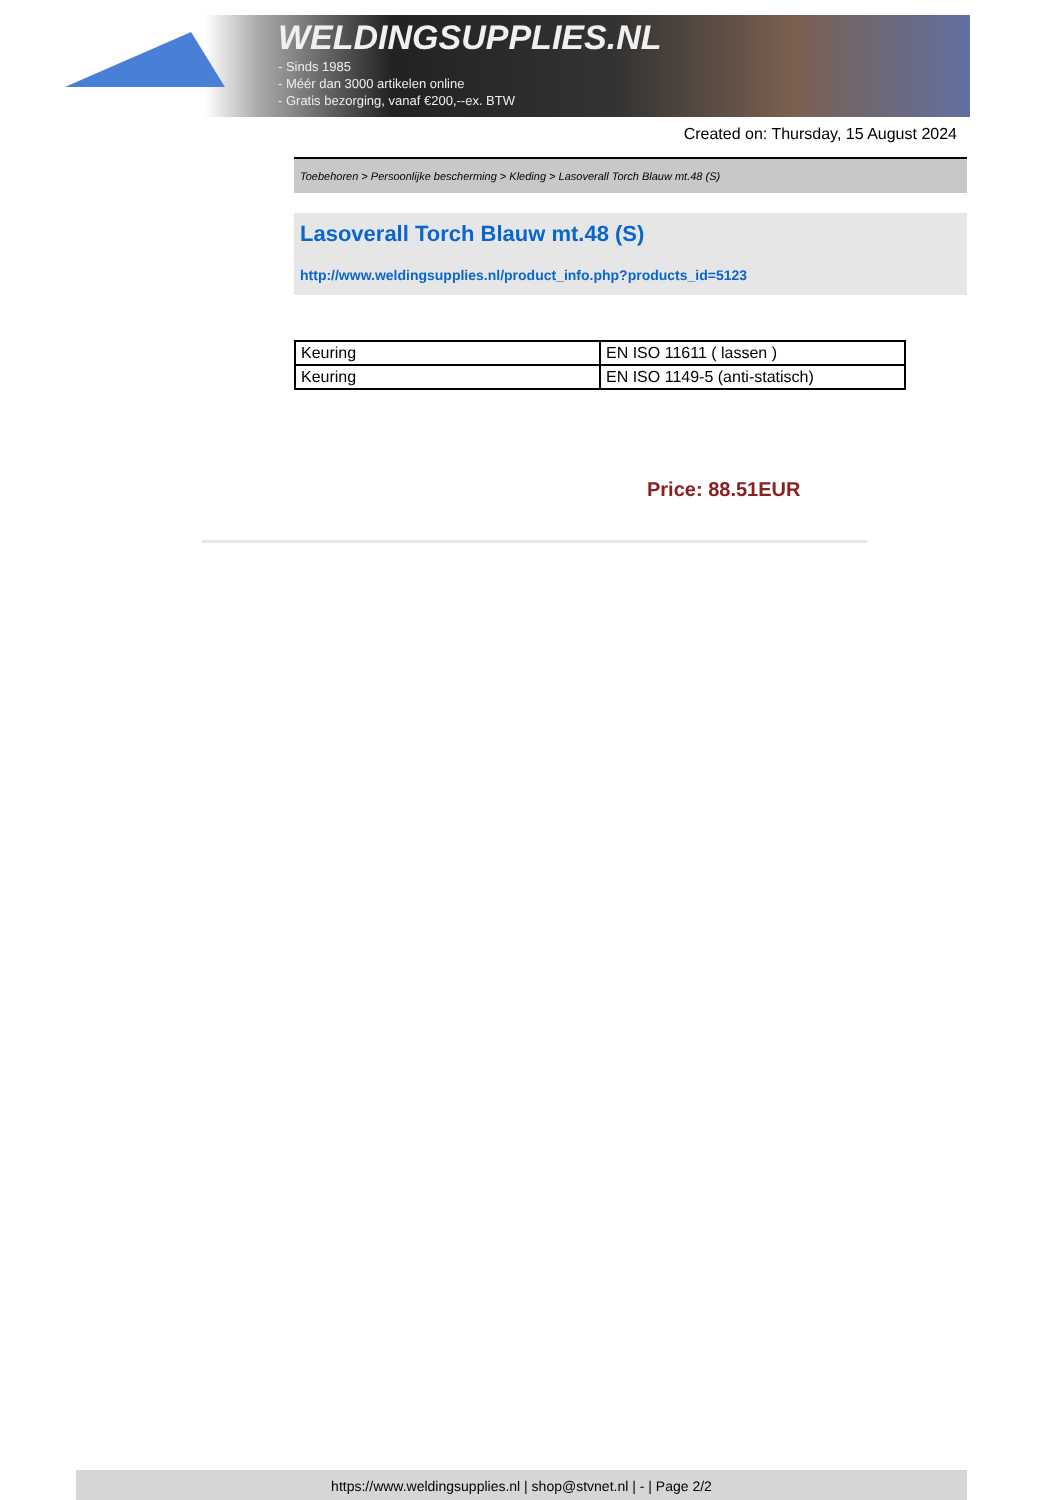WELDINGSUPPLIES.NL
- Sinds 1985
- Méér dan 3000 artikelen online
- Gratis bezorging, vanaf €200,--ex. BTW
Created on: Thursday, 15 August 2024
Toebehoren > Persoonlijke bescherming > Kleding > Lasoverall Torch Blauw mt.48 (S)
Lasoverall Torch Blauw mt.48 (S)
http://www.weldingsupplies.nl/product_info.php?products_id=5123
| Keuring | EN ISO 11611 ( lassen ) |
| Keuring | EN ISO 1149-5 (anti-statisch) |
Price: 88.51EUR
https://www.weldingsupplies.nl | shop@stvnet.nl | - | Page 2/2